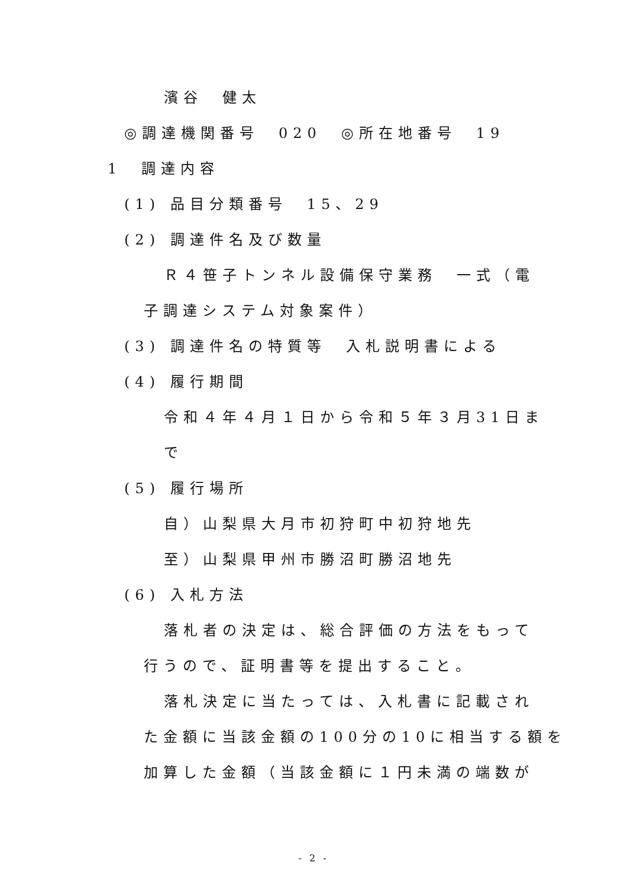濱谷　健太
◎調達機関番号　020　◎所在地番号　19
1　調達内容
(1) 品目分類番号　15、29
(2) 調達件名及び数量
Ｒ４笹子トンネル設備保守業務　一式（電
子調達システム対象案件）
(3) 調達件名の特質等　入札説明書による
(4) 履行期間
令和４年４月１日から令和５年３月31日ま
で
(5) 履行場所
自）山梨県大月市初狩町中初狩地先
至）山梨県甲州市勝沼町勝沼地先
(6) 入札方法
落札者の決定は、総合評価の方法をもって
行うので、証明書等を提出すること。
落札決定に当たっては、入札書に記載され
た金額に当該金額の100分の10に相当する額を
加算した金額（当該金額に１円未満の端数が
- 2 -